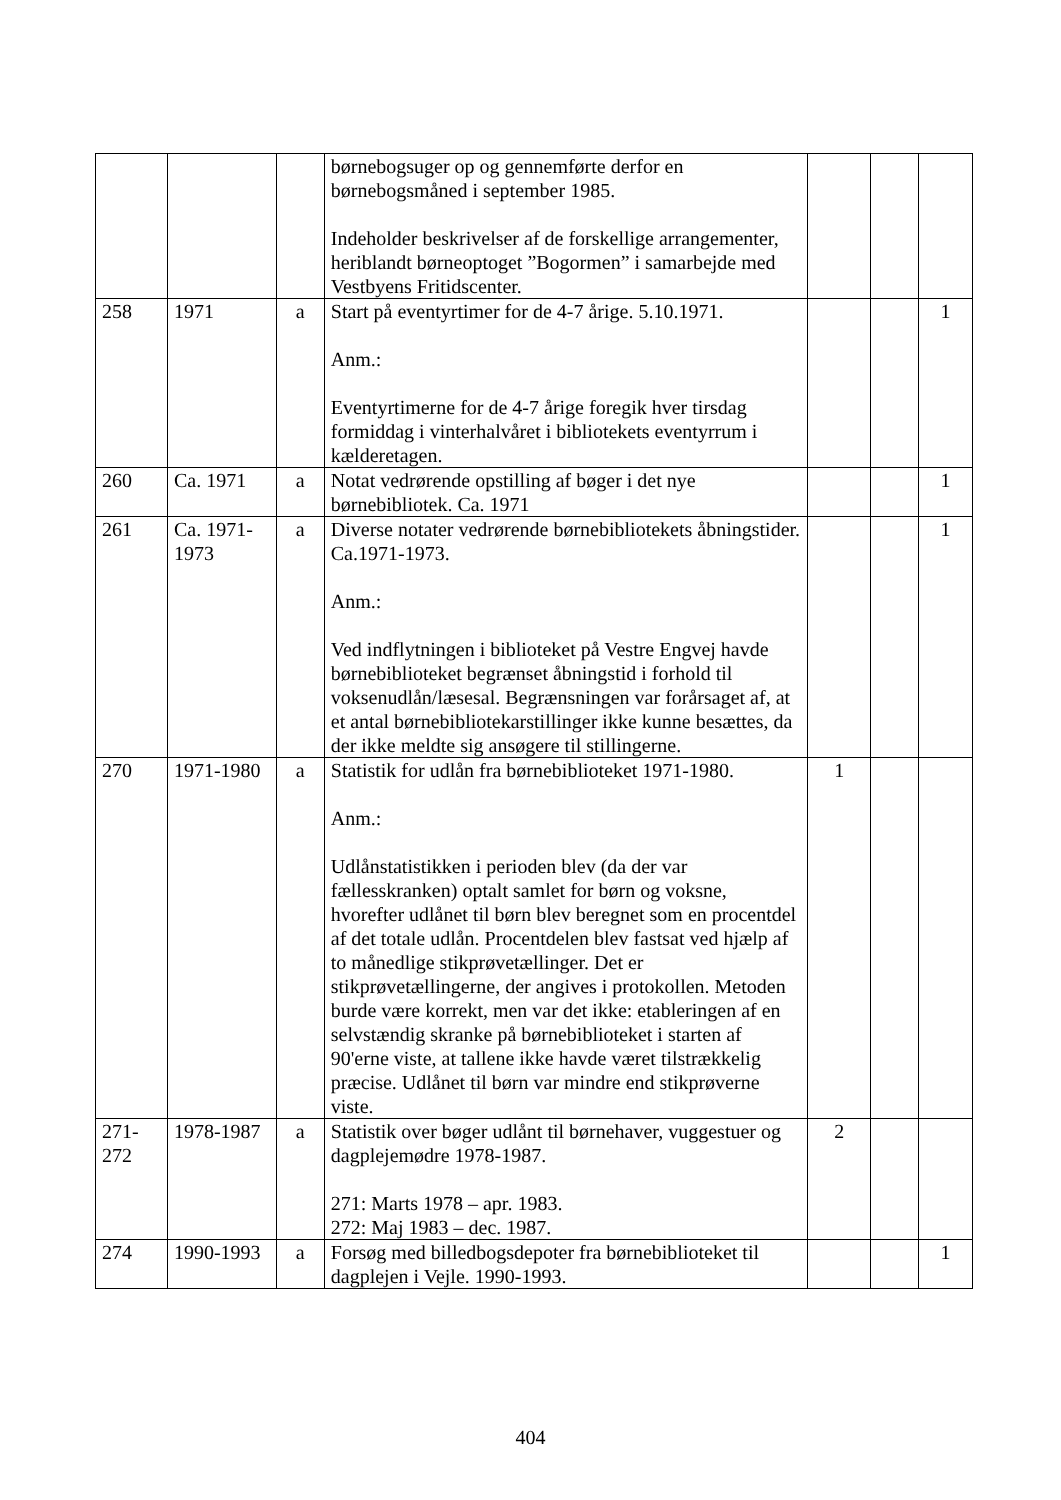| | | | børnebogsuger op og gennemførte derfor en børnebogsmåned i september 1985. Indeholder beskrivelser af de forskellige arrangementer, heriblandt børneoptoget ”Bogormen” i samarbejde med Vestbyens Fritidscenter. | | | |
| 258 | 1971 | a | Start på eventyrtimer for de 4-7 årige. 5.10.1971. Anm.: Eventyrtimerne for de 4-7 årige foregik hver tirsdag formiddag i vinterhalvåret i bibliotekets eventyrrum i kælderetagen. | | | 1 |
| 260 | Ca. 1971 | a | Notat vedrørende opstilling af bøger i det nye børnebibliotek. Ca. 1971 | | | 1 |
| 261 | Ca. 1971-1973 | a | Diverse notater vedrørende børnebibliotekets åbningstider. Ca.1971-1973. Anm.: Ved indflytningen i biblioteket på Vestre Engvej havde børnebiblioteket begrænset åbningstid i forhold til voksenudlån/læsesal. Begrænsningen var forårsaget af, at et antal børnebibliotekarstillinger ikke kunne besættes, da der ikke meldte sig ansøgere til stillingerne. | | | 1 |
| 270 | 1971-1980 | a | Statistik for udlån fra børnebiblioteket 1971-1980. Anm.: Udlånstatistikken i perioden blev (da der var fællesskranken) optalt samlet for børn og voksne, hvorefter udlånet til børn blev beregnet som en procentdel af det totale udlån. Procentdelen blev fastsat ved hjælp af to månedlige stikprøvetællinger. Det er stikprøvetællingerne, der angives i protokollen. Metoden burde være korrekt, men var det ikke: etableringen af en selvstændig skranke på børnebiblioteket i starten af 90'erne viste, at tallene ikke havde været tilstrækkelig præcise. Udlånet til børn var mindre end stikprøverne viste. | 1 | | |
| 271-272 | 1978-1987 | a | Statistik over bøger udlånt til børnehaver, vuggestuer og dagplejemødre 1978-1987. 271: Marts 1978 – apr. 1983. 272: Maj 1983 – dec. 1987. | 2 | | |
| 274 | 1990-1993 | a | Forsøg med billedbogsdepoter fra børnebiblioteket til dagplejen i Vejle. 1990-1993. | | | 1 |
404